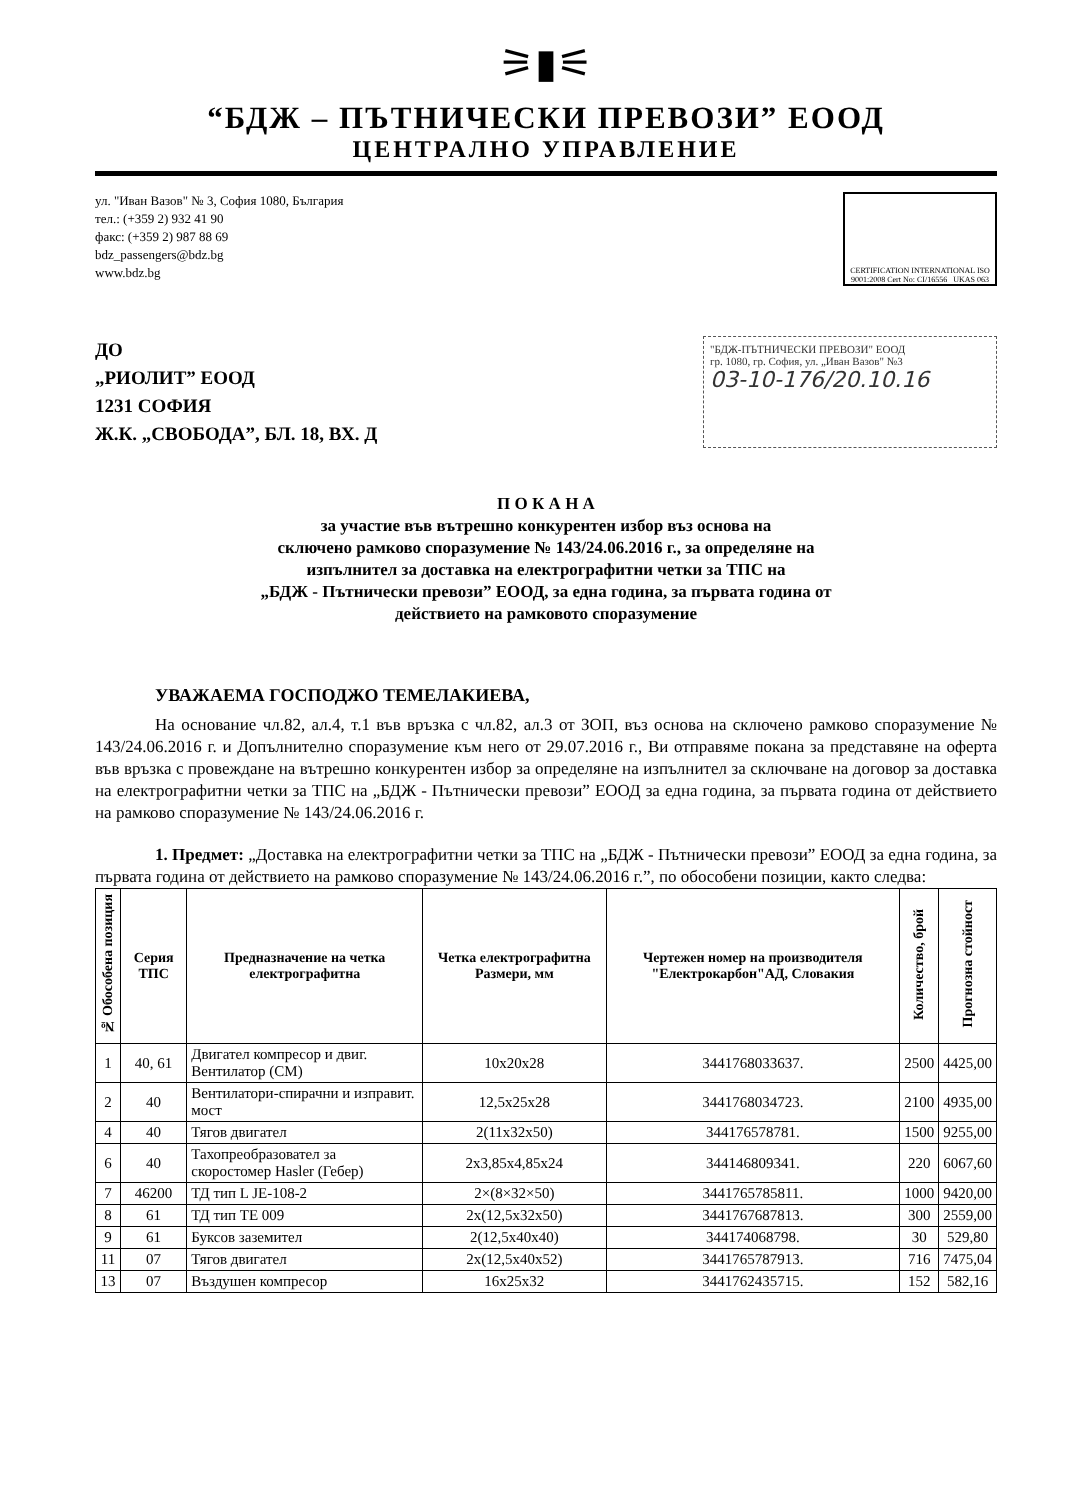⚞▮⚟
“БДЖ – ПЪТНИЧЕСКИ ПРЕВОЗИ” ЕООД
ЦЕНТРАЛНО УПРАВЛЕНИЕ
ул. "Иван Вазов" № 3, София 1080, България
тел.: (+359 2) 932 41 90
факс: (+359 2) 987 88 69
bdz_passengers@bdz.bg
www.bdz.bg
CERTIFICATION INTERNATIONAL ISO 9001:2008 Cert No: CI/16556 UKAS 063
ДО
„РИОЛИТ” ЕООД
1231 СОФИЯ
Ж.К. „СВОБОДА”, БЛ. 18, ВХ. Д
"БДЖ-ПЪТНИЧЕСКИ ПРЕВОЗИ" ЕООД
гр. 1080, гр. София, ул. „Иван Вазов" №3
03-10-176/20.10.16
П О К А Н А
за участие във вътрешно конкурентен избор въз основа на
сключено рамково споразумение № 143/24.06.2016 г., за определяне на
изпълнител за доставка на електрографитни четки за ТПС на
„БДЖ - Пътнически превози” ЕООД, за една година, за първата година от
действието на рамковото споразумение
УВАЖАЕМА ГОСПОДЖО ТЕМЕЛАКИЕВА,
На основание чл.82, ал.4, т.1 във връзка с чл.82, ал.3 от ЗОП, въз основа на сключено рамково споразумение № 143/24.06.2016 г. и Допълнително споразумение към него от 29.07.2016 г., Ви отправяме покана за представяне на оферта във връзка с провеждане на вътрешно конкурентен избор за определяне на изпълнител за сключване на договор за доставка на електрографитни четки за ТПС на „БДЖ - Пътнически превози” ЕООД за една година, за първата година от действието на рамково споразумение № 143/24.06.2016 г.
1. Предмет: „Доставка на електрографитни четки за ТПС на „БДЖ - Пътнически превози” ЕООД за една година, за първата година от действието на рамково споразумение № 143/24.06.2016 г.”, по обособени позиции, както следва:
| № Обособена позиция | Серия ТПС | Предназначение на четка електрографитна | Четка електрографитна Размери, мм | Чертежен номер на производителя "Електрокарбон"АД, Словакия | Количество, брой | Прогнозна стойност |
| --- | --- | --- | --- | --- | --- | --- |
| 1 | 40, 61 | Двигател компресор и двиг. Вентилатор (СМ) | 10x20x28 | 3441768033637. | 2500 | 4425,00 |
| 2 | 40 | Вентилатори-спирачни и изправит. мост | 12,5x25x28 | 3441768034723. | 2100 | 4935,00 |
| 4 | 40 | Тягов двигател | 2(11x32x50) | 344176578781. | 1500 | 9255,00 |
| 6 | 40 | Тахопреобразовател за скоростомер Hasler (Гебер) | 2x3,85x4,85x24 | 344146809341. | 220 | 6067,60 |
| 7 | 46200 | ТД тип L JE-108-2 | 2×(8×32×50) | 3441765785811. | 1000 | 9420,00 |
| 8 | 61 | ТД тип ТЕ 009 | 2x(12,5x32x50) | 3441767687813. | 300 | 2559,00 |
| 9 | 61 | Буксов заземител | 2(12,5x40x40) | 344174068798. | 30 | 529,80 |
| 11 | 07 | Тягов двигател | 2x(12,5x40x52) | 3441765787913. | 716 | 7475,04 |
| 13 | 07 | Въздушен компресор | 16x25x32 | 3441762435715. | 152 | 582,16 |